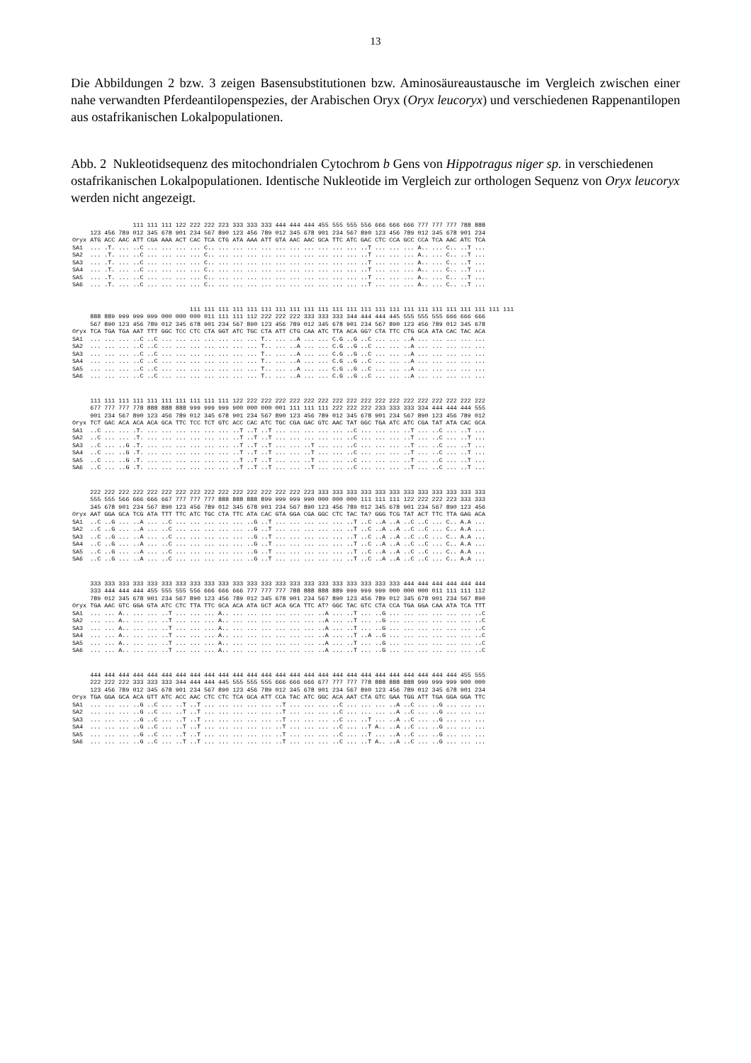13
Die Abbildungen 2 bzw. 3 zeigen Basensubstitutionen bzw. Aminosäureaustausche im Vergleich zwischen einer nahe verwandten Pferdeantilopenspezies, der Arabischen Oryx (Oryx leucoryx) und verschiedenen Rappenantilopen aus ostafrikanischen Lokalpopulationen.
Abb. 2 Nukleotidsequenz des mitochondrialen Cytochrom b Gens von Hippotragus niger sp. in verschiedenen ostafrikanischen Lokalpopulationen. Identische Nukleotide im Vergleich zur orthologen Sequenz von Oryx leucoryx werden nicht angezeigt.
                 111 111 111 122 222 222 223 333 333 333 444 444 444 455 555 555 556 666 666 666 777 777 777 788 888
     123 456 789 012 345 678 901 234 567 890 123 456 789 012 345 678 901 234 567 890 123 456 789 012 345 678 901 234
Oryx ATG ACC AAC ATT CGA AAA ACT CAC TCA CTG ATA AAA ATT GTA AAC AAC GCA TTC ATC GAC CTC CCA GCC CCA TCA AAC ATC TCA
SA1  ... .T. ... ..C ... ... ... ... C.. ... ... ... ... ... ... ... ... ... ... ..T ... ... ... A.. ... C.. ..T ...
SA2  ... .T. ... ..C ... ... ... ... C.. ... ... ... ... ... ... ... ... ... ... ..T ... ... ... A.. ... C.. ..T ...
SA3  ... .T. ... ..C ... ... ... ... C.. ... ... ... ... ... ... ... ... ... ... ..T ... ... ... A.. ... C.. ..T ...
SA4  ... .T. ... ..C ... ... ... ... C.. ... ... ... ... ... ... ... ... ... ... ..T ... ... ... A.. ... C.. ..T ...
SA5  ... .T. ... ..C ... ... ... ... C.. ... ... ... ... ... ... ... ... ... ... ..T ... ... ... A.. ... C.. ..T ...
SA6  ... .T. ... ..C ... ... ... ... C.. ... ... ... ... ... ... ... ... ... ... ..T ... ... ... A.. ... C.. ..T ...
                                 111 111 111 111 111 111 111 111 111 111 111 111 111 111 111 111 111 111 111 111 111 111 111
     888 889 999 999 999 000 000 000 011 111 111 112 222 222 222 333 333 333 344 444 444 445 555 555 555 666 666 666
     567 890 123 456 789 012 345 678 901 234 567 890 123 456 789 012 345 678 901 234 567 890 123 456 789 012 345 678
Oryx TCA TGA TGA AAT TTT GGC TCC CTC CTA GGT ATC TGC CTA ATT CTG CAA ATC TTA ACA GG? CTA TTC CTG GCA ATA CAC TAC ACA
SA1  ... ... ... ..C ..C ... ... ... ... ... ... ... T.. ... ..A ... ... C.G ..G ..C ... ... ..A ... ... ... ... ...
SA2  ... ... ... ..C ..C ... ... ... ... ... ... ... T.. ... ..A ... ... C.G ..G ..C ... ... ..A ... ... ... ... ...
SA3  ... ... ... ..C ..C ... ... ... ... ... ... ... T.. ... ..A ... ... C.G ..G ..C ... ... ..A ... ... ... ... ...
SA4  ... ... ... ..C ..C ... ... ... ... ... ... ... T.. ... ..A ... ... C.G ..G ..C ... ... ..A ... ... ... ... ...
SA5  ... ... ... ..C ..C ... ... ... ... ... ... ... T.. ... ..A ... ... C.G ..G ..C ... ... ..A ... ... ... ... ...
SA6  ... ... ... ..C ..C ... ... ... ... ... ... ... T.. ... ..A ... ... C.G ..G ..C ... ... ..A ... ... ... ... ...
     111 111 111 111 111 111 111 111 111 111 122 222 222 222 222 222 222 222 222 222 222 222 222 222 222 222 222 222
     677 777 777 778 888 888 888 999 999 999 900 000 000 001 111 111 111 222 222 222 233 333 333 334 444 444 444 555
     901 234 567 890 123 456 789 012 345 678 901 234 567 890 123 456 789 012 345 678 901 234 567 890 123 456 789 012
Oryx TCT GAC ACA ACA ACA GCA TTC TCC TCT GTC ACC CAC ATC TGC CGA GAC GTC AAC TAT GGC TGA ATC ATC CGA TAT ATA CAC GCA
SA1  ..C ... ... .T. ... ... ... ... ... ... ..T ..T ..T ... ... ... ... ... ..C ... ... ... ..T ... ..C ... ..T ...
SA2  ..C ... ... .T. ... ... ... ... ... ... ..T ..T ..T ... ... ... ... ... ..C ... ... ... ..T ... ..C ... ..T ...
SA3  ..C ... ..G .T. ... ... ... ... ... ... ..T ..T ..T ... ... ..T ... ... ..C ... ... ... ..T ... ..C ... ..T ...
SA4  ..C ... ..G .T. ... ... ... ... ... ... ..T ..T ..T ... ... ..T ... ... ..C ... ... ... ..T ... ..C ... ..T ...
SA5  ..C ... ..G .T. ... ... ... ... ... ... ..T ..T ..T ... ... ..T ... ... ..C ... ... ... ..T ... ..C ... ..T ...
SA6  ..C ... ..G .T. ... ... ... ... ... ... ..T ..T ..T ... ... ..T ... ... ..C ... ... ... ..T ... ..C ... ..T ...
     222 222 222 222 222 222 222 222 222 222 222 222 222 222 222 223 333 333 333 333 333 333 333 333 333 333 333 333
     555 555 566 666 666 667 777 777 777 888 888 888 899 999 999 990 000 000 000 111 111 111 122 222 222 223 333 333
     345 678 901 234 567 890 123 456 789 012 345 678 901 234 567 890 123 456 789 012 345 678 901 234 567 890 123 456
Oryx AAT GGA GCA TCG ATA TTT TTC ATC TGC CTA TTC ATA CAC GTA GGA CGA GGC CTC TAC TA? GGG TCG TAT ACT TTC TTA GAG ACA
SA1  ..C ..G ... ..A ... ..C ... ... ... ... ... ..G ..T ... ... ... ... ... ..T ..C ..A ..A ..C ..C ... C.. A.A ...
SA2  ..C ..G ... ..A ... ..C ... ... ... ... ... ..G ..T ... ... ... ... ... ..T ..C ..A ..A ..C ..C ... C.. A.A ...
SA3  ..C ..G ... ..A ... ..C ... ... ... ... ... ..G ..T ... ... ... ... ... ..T ..C ..A ..A ..C ..C ... C.. A.A ...
SA4  ..C ..G ... ..A ... ..C ... ... ... ... ... ..G ..T ... ... ... ... ... ..T ..C ..A ..A ..C ..C ... C.. A.A ...
SA5  ..C ..G ... ..A ... ..C ... ... ... ... ... ..G ..T ... ... ... ... ... ..T ..C ..A ..A ..C ..C ... C.. A.A ...
SA6  ..C ..G ... ..A ... ..C ... ... ... ... ... ..G ..T ... ... ... ... ... ..T ..C ..A ..A ..C ..C ... C.. A.A ...
     333 333 333 333 333 333 333 333 333 333 333 333 333 333 333 333 333 333 333 333 333 333 444 444 444 444 444 444
     333 444 444 444 455 555 555 556 666 666 666 777 777 777 788 888 888 889 999 999 999 000 000 000 011 111 111 112
     789 012 345 678 901 234 567 890 123 456 789 012 345 678 901 234 567 890 123 456 789 012 345 678 901 234 567 890
Oryx TGA AAC GTC GGA GTA ATC CTC TTA TTC GCA ACA ATA GCT ACA GCA TTC AT? GGC TAC GTC CTA CCA TGA GGA CAA ATA TCA TTT
SA1  ... ... A.. ... ... ..T ... ... ... A.. ... ... ... ... ... ... ..A ... ..T ... ..G ... ... ... ... ... ... ..C
SA2  ... ... A.. ... ... ..T ... ... ... A.. ... ... ... ... ... ... ..A ... ..T ... ..G ... ... ... ... ... ... ..C
SA3  ... ... A.. ... ... ..T ... ... ... A.. ... ... ... ... ... ... ..A ... ..T ... ..G ... ... ... ... ... ... ..C
SA4  ... ... A.. ... ... ..T ... ... ... A.. ... ... ... ... ... ... ..A ... ..T ..A ..G ... ... ... ... ... ... ..C
SA5  ... ... A.. ... ... ..T ... ... ... A.. ... ... ... ... ... ... ..A ... ..T ... ..G ... ... ... ... ... ... ..C
SA6  ... ... A.. ... ... ..T ... ... ... A.. ... ... ... ... ... ... ..A ... ..T ... ..G ... ... ... ... ... ... ..C
     444 444 444 444 444 444 444 444 444 444 444 444 444 444 444 444 444 444 444 444 444 444 444 444 444 444 455 555
     222 222 222 333 333 333 344 444 444 445 555 555 555 666 666 666 677 777 777 778 888 888 888 999 999 999 900 000
     123 456 789 012 345 678 901 234 567 890 123 456 789 012 345 678 901 234 567 890 123 456 789 012 345 678 901 234
Oryx TGA GGA GCA ACA GTT ATC ACC AAC CTC CTC TCA GCA ATT CCA TAC ATC GGC ACA AAT CTA GTC GAA TGG ATT TGA GGA GGA TTC
SA1  ... ... ... ..G ..C ... ..T ..T ... ... ... ... ... ..T ... ... ... ..C ... ... ... ..A ..C ... ..G ... ... ...
SA2  ... ... ... ..G ..C ... ..T ..T ... ... ... ... ... ..T ... ... ... ..C ... ... ... ..A ..C ... ..G ... ... ...
SA3  ... ... ... ..G ..C ... ..T ..T ... ... ... ... ... ..T ... ... ... ..C ... ..T ... ..A ..C ... ..G ... ... ...
SA4  ... ... ... ..G ..C ... ..T ..T ... ... ... ... ... ..T ... ... ... ..C ... ..T A.. ..A ..C ... ..G ... ... ...
SA5  ... ... ... ..G ..C ... ..T ..T ... ... ... ... ... ..T ... ... ... ..C ... ..T ... ..A ..C ... ..G ... ... ...
SA6  ... ... ... ..G ..C ... ..T ..T ... ... ... ... ... ..T ... ... ... ..C ... ..T A.. ..A ..C ... ..G ... ... ...